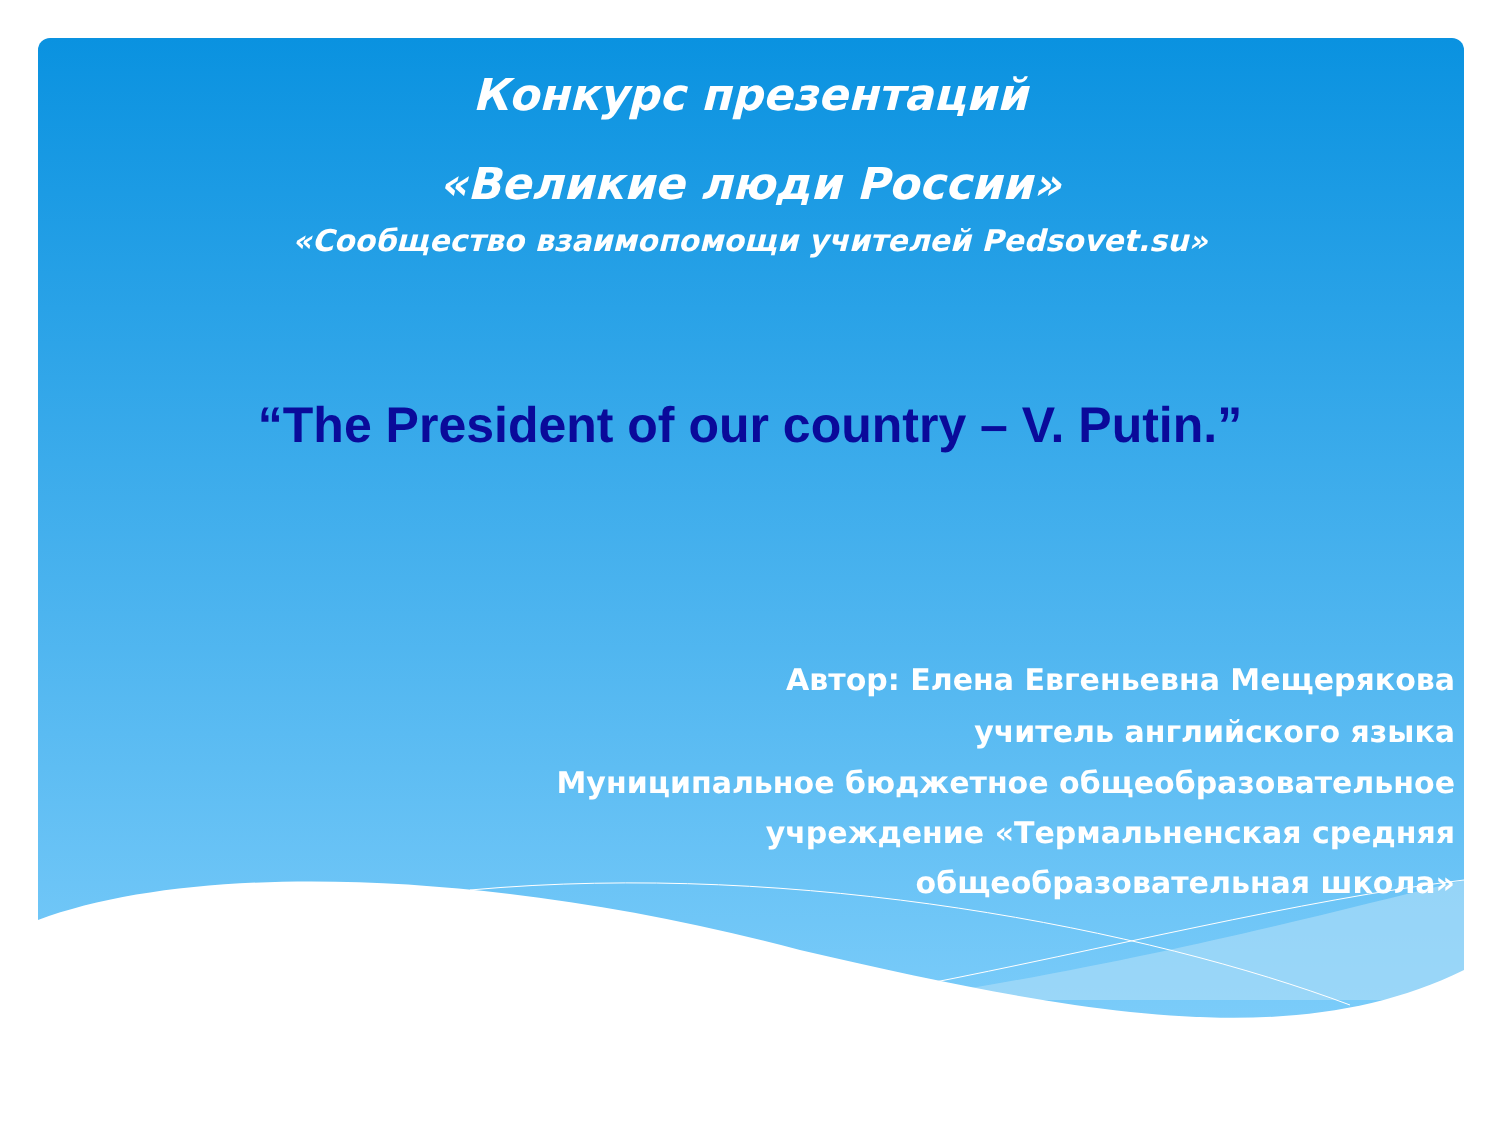Конкурс презентаций
«Великие люди России»
«Сообщество взаимопомощи учителей Pedsovet.su»
“The President of our country – V. Putin.”
Автор: Елена Евгеньевна Мещерякова
учитель английского языка
Муниципальное бюджетное общеобразовательное
учреждение «Термальненская средняя
общеобразовательная школа»